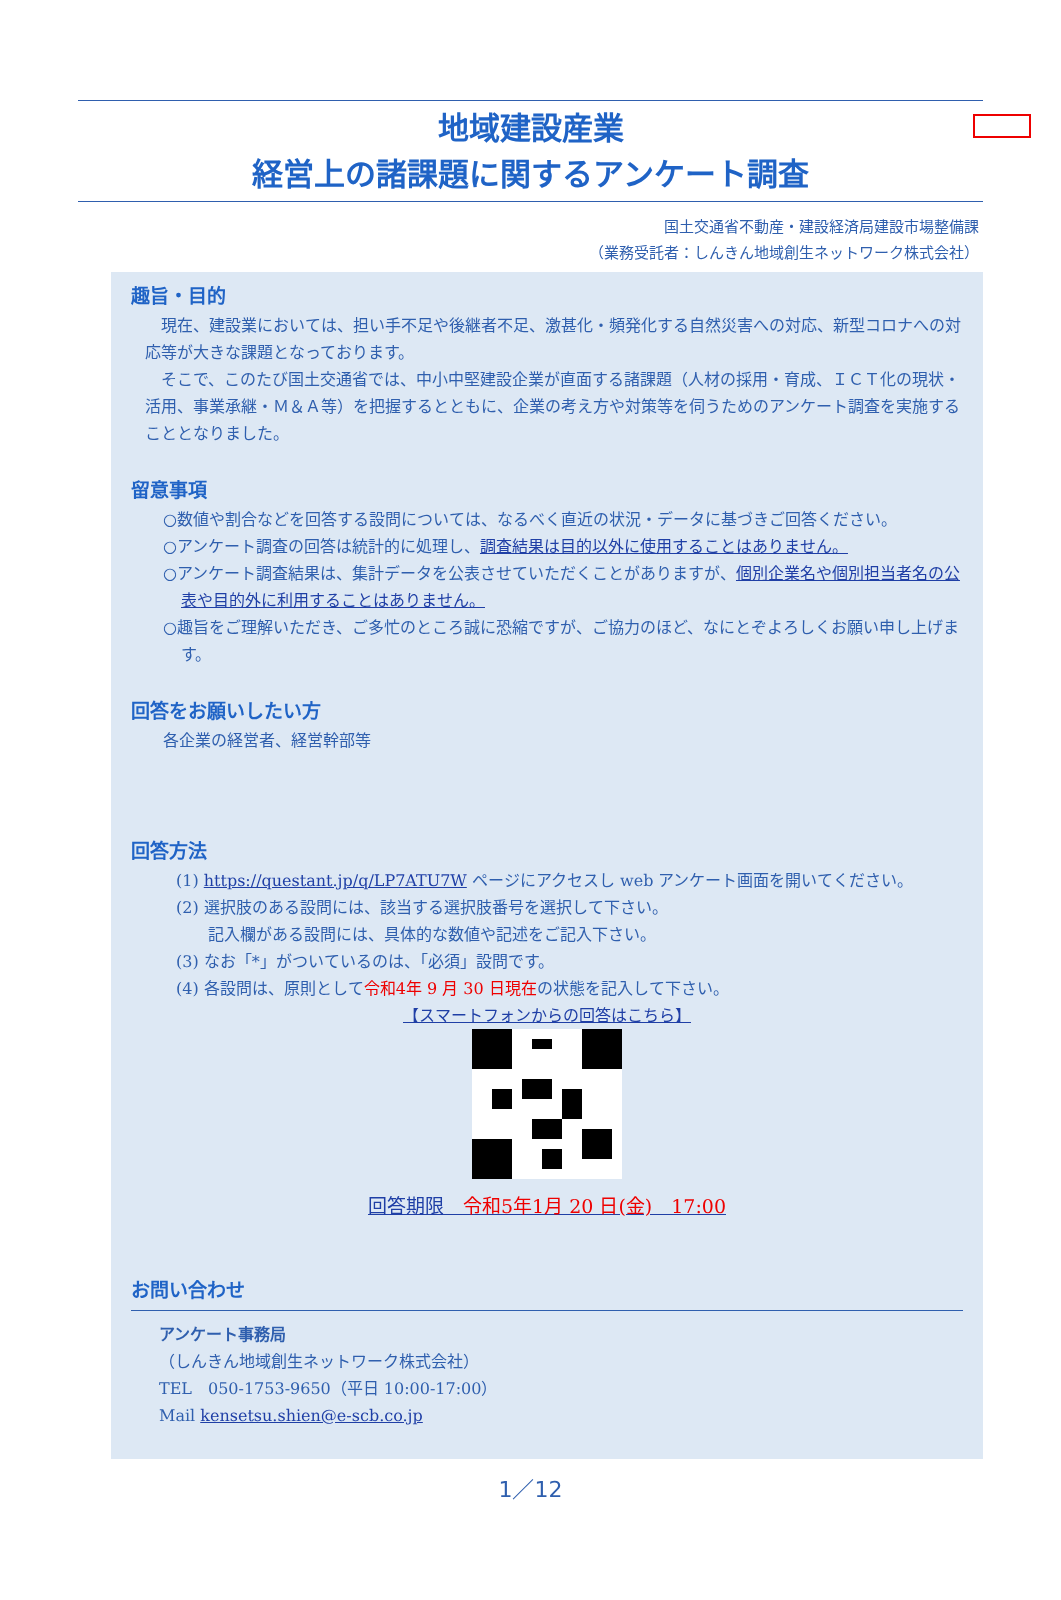地域建設産業
経営上の諸課題に関するアンケート調査
国土交通省不動産・建設経済局建設市場整備課
（業務受託者：しんきん地域創生ネットワーク株式会社）
趣旨・目的
　現在、建設業においては、担い手不足や後継者不足、激甚化・頻発化する自然災害への対応、新型コロナへの対応等が大きな課題となっております。
　そこで、このたび国土交通省では、中小中堅建設企業が直面する諸課題（人材の採用・育成、ＩＣＴ化の現状・活用、事業承継・Ｍ＆Ａ等）を把握するとともに、企業の考え方や対策等を伺うためのアンケート調査を実施することとなりました。
留意事項
○数値や割合などを回答する設問については、なるべく直近の状況・データに基づきご回答ください。
○アンケート調査の回答は統計的に処理し、調査結果は目的以外に使用することはありません。
○アンケート調査結果は、集計データを公表させていただくことがありますが、個別企業名や個別担当者名の公表や目的外に利用することはありません。
○趣旨をご理解いただき、ご多忙のところ誠に恐縮ですが、ご協力のほど、なにとぞよろしくお願い申し上げます。
回答をお願いしたい方
各企業の経営者、経営幹部等
回答方法
(1) https://questant.jp/q/LP7ATU7W ページにアクセスし web アンケート画面を開いてください。
(2) 選択肢のある設問には、該当する選択肢番号を選択して下さい。
　　記入欄がある設問には、具体的な数値や記述をご記入下さい。
(3) なお「*」がついているのは、「必須」設問です。
(4) 各設問は、原則として令和4年 9 月 30 日現在の状態を記入して下さい。
【スマートフォンからの回答はこちら】
回答期限　令和5年1月 20 日(金)　17:00
お問い合わせ
アンケート事務局
（しんきん地域創生ネットワーク株式会社）
TEL　050-1753-9650（平日 10:00-17:00）
Mail kensetsu.shien@e-scb.co.jp
1／12